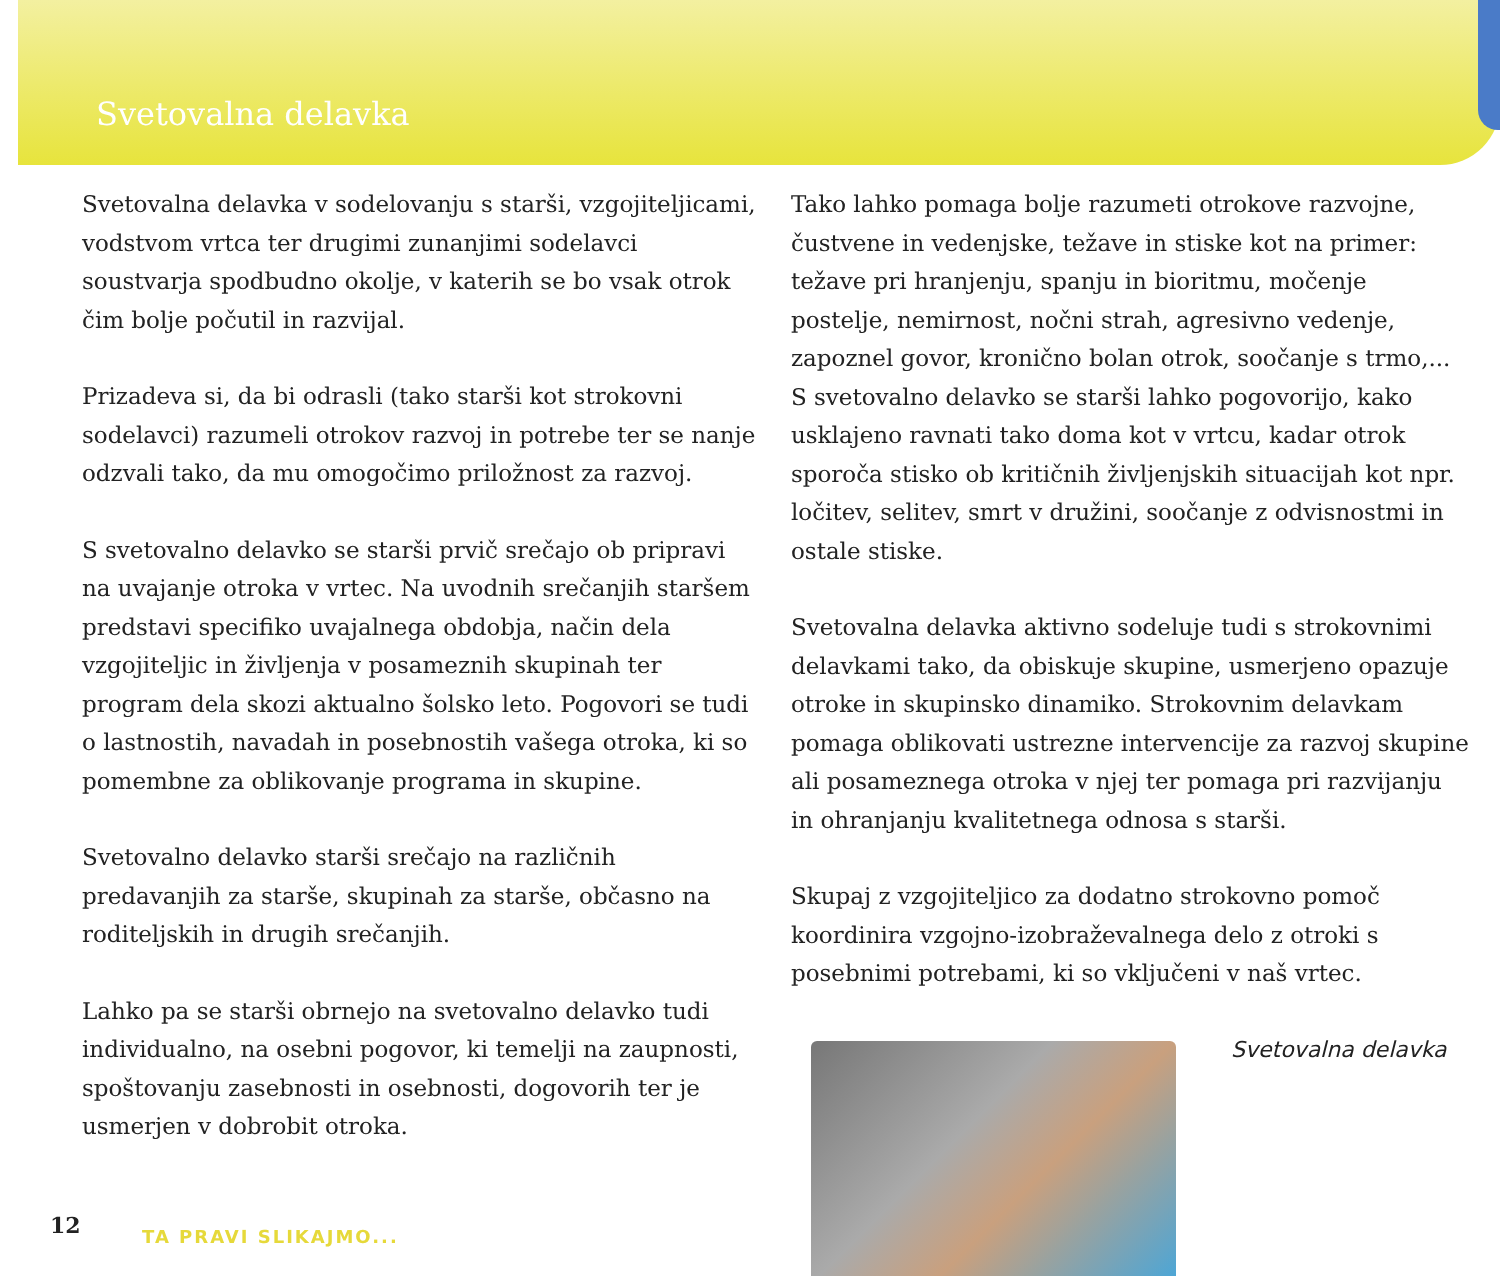Svetovalna delavka
Svetovalna delavka v sodelovanju s starši, vzgojiteljicami, vodstvom vrtca ter drugimi zunanjimi sodelavci soustvarja spodbudno okolje, v katerih se bo vsak otrok čim bolje počutil in razvijal.
Prizadeva si, da bi odrasli (tako starši kot strokovni sodelavci) razumeli otrokov razvoj in potrebe ter se nanje odzvali tako, da mu omogočimo priložnost za razvoj.
S svetovalno delavko se starši prvič srečajo ob pripravi na uvajanje otroka v vrtec. Na uvodnih srečanjih staršem predstavi specifiko uvajalnega obdobja, način dela vzgojiteljic in življenja v posameznih skupinah ter program dela skozi aktualno šolsko leto. Pogovori se tudi o lastnostih, navadah in posebnostih vašega otroka, ki so pomembne za oblikovanje programa in skupine.
Svetovalno delavko starši srečajo na različnih predavanjih za starše, skupinah za starše, občasno na roditeljskih in drugih srečanjih.
Lahko pa se starši obrnejo na svetovalno delavko tudi individualno, na osebni pogovor, ki temelji na zaupnosti, spoštovanju zasebnosti in osebnosti, dogovorih ter je usmerjen v dobrobit otroka.
Tako lahko pomaga bolje razumeti otrokove razvojne, čustvene in vedenjske, težave in stiske kot na primer: težave pri hranjenju, spanju in bioritmu, močenje postelje, nemirnost, nočni strah, agresivno vedenje, zapoznel govor, kronično bolan otrok, soočanje s trmo,... S svetovalno delavko se starši lahko pogovorijo, kako usklajeno ravnati tako doma kot v vrtcu, kadar otrok sporoča stisko ob kritičnih življenjskih situacijah kot npr. ločitev, selitev, smrt v družini, soočanje z odvisnostmi in ostale stiske.
Svetovalna delavka aktivno sodeluje tudi s strokovnimi delavkami tako, da obiskuje skupine, usmerjeno opazuje otroke in skupinsko dinamiko. Strokovnim delavkam pomaga oblikovati ustrezne intervencije za razvoj skupine ali posameznega otroka v njej ter pomaga pri razvijanju in ohranjanju kvalitetnega odnosa s starši.
Skupaj z vzgojiteljico za dodatno strokovno pomoč koordinira vzgojno-izobraževalnega delo z otroki s posebnimi potrebami, ki so vključeni v naš vrtec.
Svetovalna delavka
12 TA PRAVI SLIKAJMO...